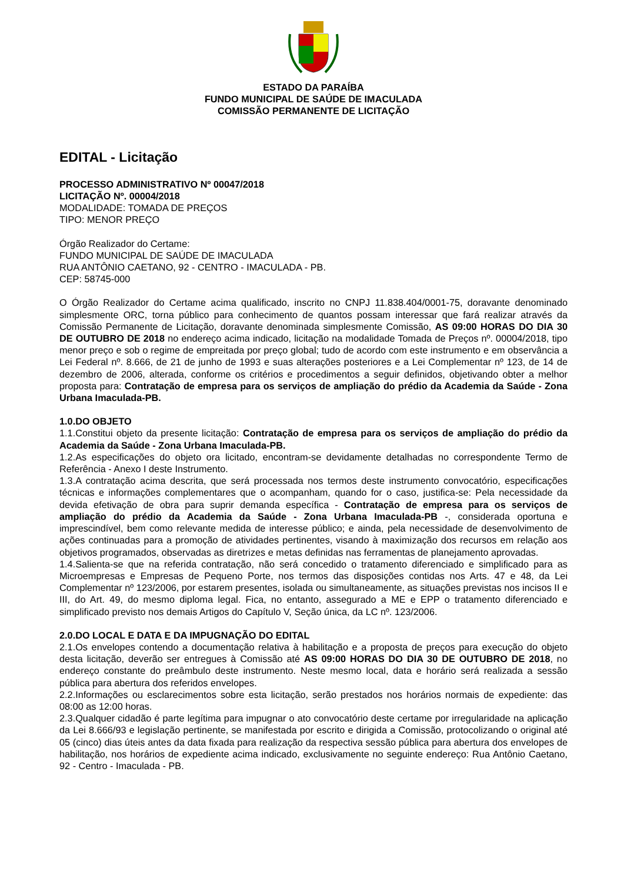ESTADO DA PARAÍBA
FUNDO MUNICIPAL DE SAÚDE DE IMACULADA
COMISSÃO PERMANENTE DE LICITAÇÃO
EDITAL - Licitação
PROCESSO ADMINISTRATIVO Nº 00047/2018
LICITAÇÃO Nº. 00004/2018
MODALIDADE: TOMADA DE PREÇOS
TIPO: MENOR PREÇO
Órgão Realizador do Certame:
FUNDO MUNICIPAL DE SAÚDE DE IMACULADA
RUA ANTÔNIO CAETANO, 92 - CENTRO - IMACULADA - PB.
CEP: 58745-000
O Órgão Realizador do Certame acima qualificado, inscrito no CNPJ 11.838.404/0001-75, doravante denominado simplesmente ORC, torna público para conhecimento de quantos possam interessar que fará realizar através da Comissão Permanente de Licitação, doravante denominada simplesmente Comissão, AS 09:00 HORAS DO DIA 30 DE OUTUBRO DE 2018 no endereço acima indicado, licitação na modalidade Tomada de Preços nº. 00004/2018, tipo menor preço e sob o regime de empreitada por preço global; tudo de acordo com este instrumento e em observância a Lei Federal nº. 8.666, de 21 de junho de 1993 e suas alterações posteriores e a Lei Complementar nº 123, de 14 de dezembro de 2006, alterada, conforme os critérios e procedimentos a seguir definidos, objetivando obter a melhor proposta para: Contratação de empresa para os serviços de ampliação do prédio da Academia da Saúde - Zona Urbana Imaculada-PB.
1.0.DO OBJETO
1.1.Constitui objeto da presente licitação: Contratação de empresa para os serviços de ampliação do prédio da Academia da Saúde - Zona Urbana Imaculada-PB.
1.2.As especificações do objeto ora licitado, encontram-se devidamente detalhadas no correspondente Termo de Referência - Anexo I deste Instrumento.
1.3.A contratação acima descrita, que será processada nos termos deste instrumento convocatório, especificações técnicas e informações complementares que o acompanham, quando for o caso, justifica-se: Pela necessidade da devida efetivação de obra para suprir demanda específica - Contratação de empresa para os serviços de ampliação do prédio da Academia da Saúde - Zona Urbana Imaculada-PB -, considerada oportuna e imprescindível, bem como relevante medida de interesse público; e ainda, pela necessidade de desenvolvimento de ações continuadas para a promoção de atividades pertinentes, visando à maximização dos recursos em relação aos objetivos programados, observadas as diretrizes e metas definidas nas ferramentas de planejamento aprovadas.
1.4.Salienta-se que na referida contratação, não será concedido o tratamento diferenciado e simplificado para as Microempresas e Empresas de Pequeno Porte, nos termos das disposições contidas nos Arts. 47 e 48, da Lei Complementar nº 123/2006, por estarem presentes, isolada ou simultaneamente, as situações previstas nos incisos II e III, do Art. 49, do mesmo diploma legal. Fica, no entanto, assegurado a ME e EPP o tratamento diferenciado e simplificado previsto nos demais Artigos do Capítulo V, Seção única, da LC nº. 123/2006.
2.0.DO LOCAL E DATA E DA IMPUGNAÇÃO DO EDITAL
2.1.Os envelopes contendo a documentação relativa à habilitação e a proposta de preços para execução do objeto desta licitação, deverão ser entregues à Comissão até AS 09:00 HORAS DO DIA 30 DE OUTUBRO DE 2018, no endereço constante do preâmbulo deste instrumento. Neste mesmo local, data e horário será realizada a sessão pública para abertura dos referidos envelopes.
2.2.Informações ou esclarecimentos sobre esta licitação, serão prestados nos horários normais de expediente: das 08:00 as 12:00 horas.
2.3.Qualquer cidadão é parte legítima para impugnar o ato convocatório deste certame por irregularidade na aplicação da Lei 8.666/93 e legislação pertinente, se manifestada por escrito e dirigida a Comissão, protocolizando o original até 05 (cinco) dias úteis antes da data fixada para realização da respectiva sessão pública para abertura dos envelopes de habilitação, nos horários de expediente acima indicado, exclusivamente no seguinte endereço: Rua Antônio Caetano, 92 - Centro - Imaculada - PB.